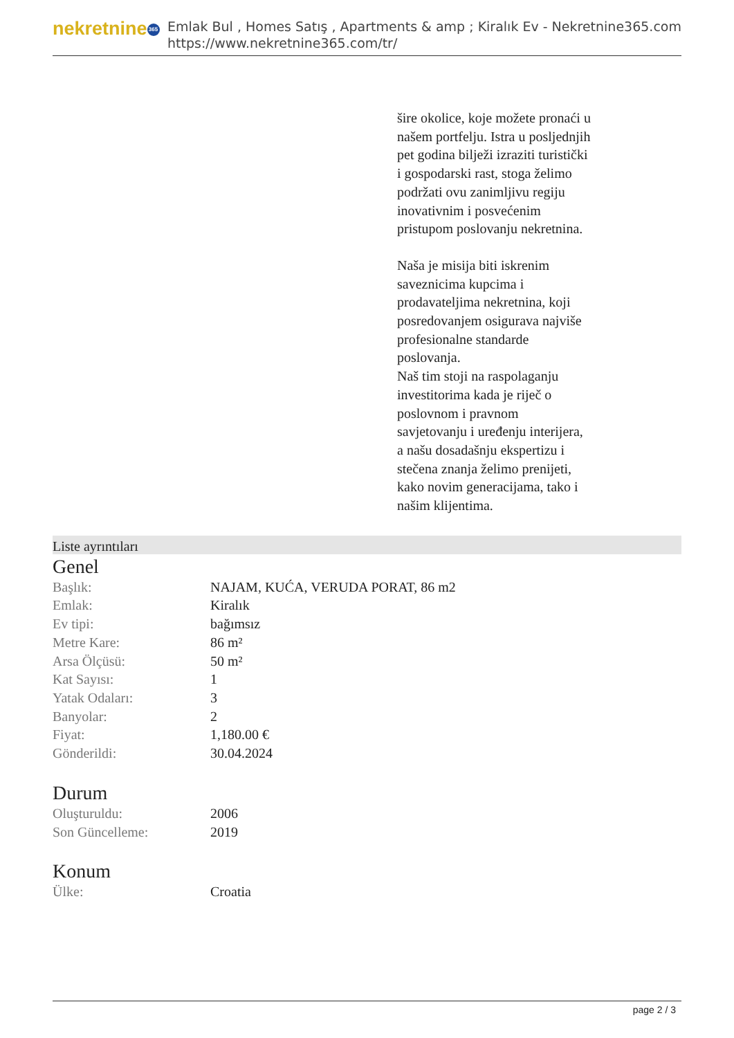nekretnine 365
Emlak Bul , Homes Satış , Apartments & amp ; Kiralık Ev - Nekretnine365.com
https://www.nekretnine365.com/tr/
šire okolice, koje možete pronaći u našem portfelju. Istra u posljednjih pet godina bilježi izraziti turistički i gospodarski rast, stoga želimo podržati ovu zanimljivu regiju inovativnim i posvećenim pristupom poslovanju nekretnina.
Naša je misija biti iskrenim saveznicima kupcima i prodavateljima nekretnina, koji posredovanjem osigurava najviše profesionalne standarde poslovanja.
Naš tim stoji na raspolaganju investitorima kada je riječ o poslovnom i pravnom savjetovanju i uređenju interijera, a našu dosadašnju ekspertizu i stečena znanja želimo prenijeti, kako novim generacijama, tako i našim klijentima.
Liste ayrıntıları
Genel
| Başlık: | NAJAM, KUĆA, VERUDA PORAT, 86 m2 |
| Emlak: | Kiralık |
| Ev tipi: | bağımsız |
| Metre Kare: | 86 m² |
| Arsa Ölçüsü: | 50 m² |
| Kat Sayısı: | 1 |
| Yatak Odaları: | 3 |
| Banyolar: | 2 |
| Fiyat: | 1,180.00 € |
| Gönderildi: | 30.04.2024 |
Durum
| Oluşturuldu: | 2006 |
| Son Güncelleme: | 2019 |
Konum
| Ülke: | Croatia |
page 2 / 3